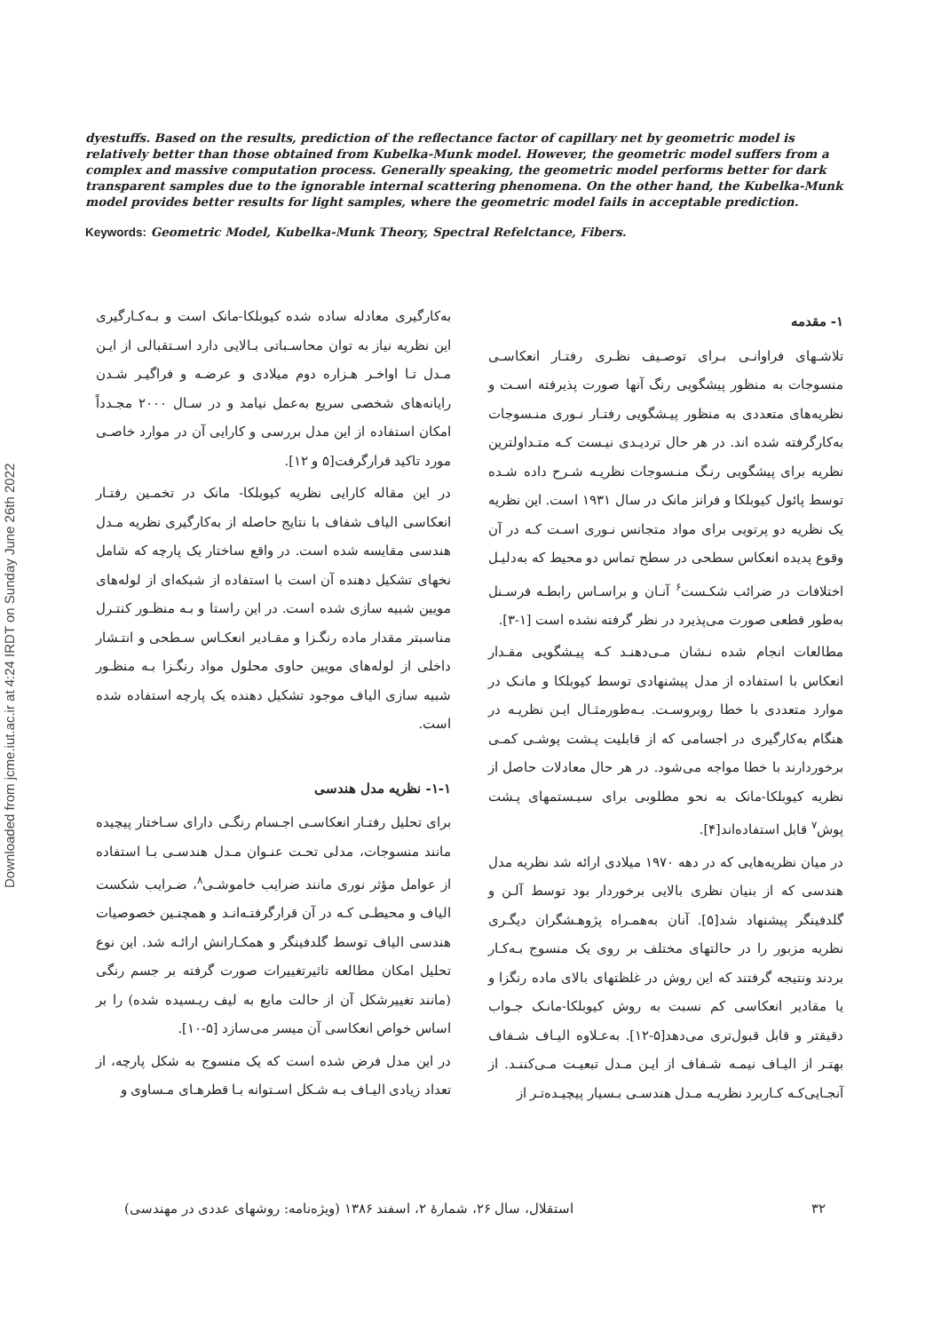Downloaded from jcme.iut.ac.ir at 4:24 IRDT on Sunday June 26th 2022
dyestuffs. Based on the results, prediction of the reflectance factor of capillary net by geometric model is relatively better than those obtained from Kubelka-Munk model. However, the geometric model suffers from a complex and massive computation process. Generally speaking, the geometric model performs better for dark transparent samples due to the ignorable internal scattering phenomena. On the other hand, the Kubelka-Munk model provides better results for light samples, where the geometric model fails in acceptable prediction.
Keywords: Geometric Model, Kubelka-Munk Theory, Spectral Refelctance, Fibers.
۱- مقدمه
تلاشـهای فراوانـی بـرای توصـیف نظـری رفتـار انعکاسـی منسوجات به منظور پیشگویی رنگ آنها صورت پذیرفته اسـت و نظریه‌های متعددی به منظور پیـشگویی رفتـار نـوری منـسوجات به‌کارگرفته شده اند. در هر حال تردیـدی نیـست کـه متـداولترین نظریه برای پیشگویی رنـگ منـسوجات نظریـه شـرح داده شـده توسط پائول کیوبلکا و فرانز مانک در سال ۱۹۳۱ است. این نظریه یک نظریه دو پرتویی برای مواد متجانس نـوری اسـت کـه در آن وقوع پدیده انعکاس سطحی در سطح تماس دو محیط که به‌دلیـل اختلافات در ضرائب شکـست<sup>۶</sup> آنـان و براسـاس رابطـه فرسـنل به‌طور قطعی صورت می‌پذیرد در نظر گرفته نشده است [۱-۳].
مطالعات انجام شده نـشان مـی‌دهنـد کـه پیـشگویی مقـدار انعکاس با استفاده از مدل پیشنهادی توسط کیوبلکا و مانـک در موارد متعددی با خطا روبروسـت. بـه‌طورمثـال ایـن نظریـه در هنگام به‌کارگیری در اجسامی که از قابلیت پـشت پوشـی کمـی برخوردارند با خطا مواجه می‌شود. در هر حال معادلات حاصل از نظریه کیوبلکا-مانک به نحو مطلوبی برای سیـستمهای پـشت پوش<sup>۷</sup> قابل استفاده‌اند[۴].
در میان نظریه‌هایی که در دهه ۱۹۷۰ میلادی ارائه شد نظریه مدل هندسی که از بنیان نظری بالایی برخوردار بود توسط آلـن و گلدفینگر پیشنهاد شد[۵]. آنان به‌همـراه پژوهـشگران دیگـری نظریه مزبور را در حالتهای مختلف بر روی یک منسوج بـه‌کـار بردند ونتیجه گرفتند که این روش در غلظتهای بالای ماده رنگزا و یا مقادیر انعکاسی کم نسبت به روش کیوبلکا-مانـک جـواب دقیقتر و قابل قبول‌تری می‌دهد[۵-۱۲]. به‌عـلاوه الیـاف شـفاف بهتـر از الیـاف نیمـه شـفاف از ایـن مـدل تبعیـت مـی‌کننـد. از آنجـایی‌کـه کـاربرد نظریـه مـدل هندسـی بـسیار پیچیـده‌تـر از
به‌کارگیری معادله ساده شده کیوبلکا-مانک است و بـه‌کـارگیری این نظریه نیاز به توان محاسـباتی بـالایی دارد اسـتقبالی از ایـن مـدل تـا اواخـر هـزاره دوم میلادی و عرضـه و فراگیـر شـدن رایانه‌های شخصی سریع به‌عمل نیامد و در سـال ۲۰۰۰ مجـدداً امکان استفاده از این مدل بررسی و کارایی آن در موارد خاصـی مورد تاکید قرارگرفت[۵ و ۱۲].
در این مقاله کارایی نظریه کیوبلکا- مانک در تخمـین رفتـار انعکاسی الیاف شفاف با نتایج حاصله از به‌کارگیری نظریه مـدل هندسی مقایسه شده است. در واقع ساختار یک پارچه که شامل نخهای تشکیل دهنده آن است با استفاده از شبکه‌ای از لوله‌های مویین شبیه سازی شده است. در این راستا و بـه منظـور کنتـرل مناسبتر مقدار ماده رنگـزا و مقـادیر انعکـاس سـطحی و انتـشار داخلی از لوله‌های مویین حاوی محلول مواد رنگـزا بـه منظـور شبیه سازی الیاف موجود تشکیل دهنده یک پارچه استفاده شده است.
۱-۱- نظریه مدل هندسی
برای تحلیل رفتـار انعکاسـی اجـسام رنگـی دارای سـاختار پیچیده مانند منسوجات، مدلی تحـت عنـوان مـدل هندسـی بـا استفاده از عوامل مؤثر نوری مانند ضرایب خاموشـی<sup>۸</sup>، ضـرایب شکست الیاف و محیطـی کـه در آن قرارگرفتـه‌انـد و همچنـین خصوصیات هندسی الیاف توسط گلدفینگر و همکـارانش ارائـه شد. این نوع تحلیل امکان مطالعه تاثیرتغییرات صورت گرفته بر جسم رنگی (مانند تغییرشکل آن از حالت مایع به لیف ریـسیده شده) را بر اساس خواص انعکاسی آن میسر می‌سازد [۵-۱۰].
در این مدل فرض شده است که یک منسوج به شکل پارچه، از تعداد زیادی الیـاف بـه شـکل اسـتوانه بـا قطرهـای مـساوی و
۳۲ استقلال، سال ۲۶، شمارهٔ ۲، اسفند ۱۳۸۶ (ویژه‌نامه: روشهای عددی در مهندسی)